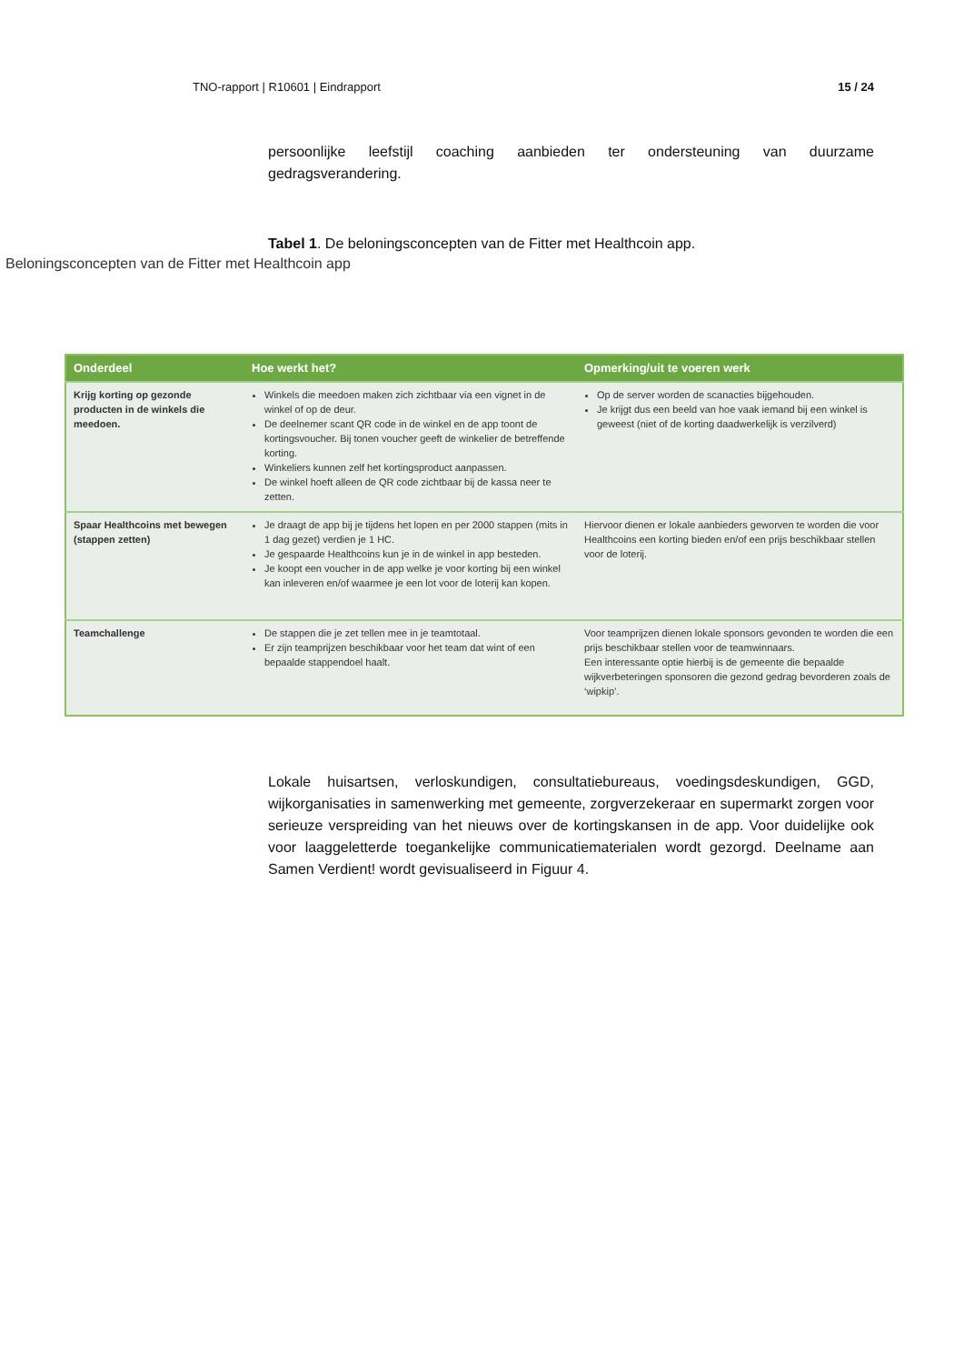TNO-rapport | R10601 | Eindrapport 15 / 24
persoonlijke leefstijl coaching aanbieden ter ondersteuning van duurzame gedragsverandering.
Tabel 1. De beloningsconcepten van de Fitter met Healthcoin app.
Beloningsconcepten van de Fitter met Healthcoin app
| Onderdeel | Hoe werkt het? | Opmerking/uit te voeren werk |
| --- | --- | --- |
| Krijg korting op gezonde producten in de winkels die meedoen. | Winkels die meedoen maken zich zichtbaar via een vignet in de winkel of op de deur. De deelnemer scant QR code in de winkel en de app toont de kortingsvoucher. Bij tonen voucher geeft de winkelier de betreffende korting. Winkeliers kunnen zelf het kortingsproduct aanpassen. De winkel hoeft alleen de QR code zichtbaar bij de kassa neer te zetten. | Op de server worden de scanacties bijgehouden. Je krijgt dus een beeld van hoe vaak iemand bij een winkel is geweest (niet of de korting daadwerkelijk is verzilverd) |
| Spaar Healthcoins met bewegen (stappen zetten) | Je draagt de app bij je tijdens het lopen en per 2000 stappen (mits in 1 dag gezet) verdien je 1 HC. Je gespaarde Healthcoins kun je in de winkel in app besteden. Je koopt een voucher in de app welke je voor korting bij een winkel kan inleveren en/of waarmee je een lot voor de loterij kan kopen. | Hiervoor dienen er lokale aanbieders geworven te worden die voor Healthcoins een korting bieden en/of een prijs beschikbaar stellen voor de loterij. |
| Teamchallenge | De stappen die je zet tellen mee in je teamtotaal. Er zijn teamprijzen beschikbaar voor het team dat wint of een bepaalde stappendoel haalt. | Voor teamprijzen dienen lokale sponsors gevonden te worden die een prijs beschikbaar stellen voor de teamwinnaars. Een interessante optie hierbij is de gemeente die bepaalde wijkverbeteringen sponsoren die gezond gedrag bevorderen zoals de ‘wipkip’. |
Lokale huisartsen, verloskundigen, consultatiebureaus, voedingsdeskundigen, GGD, wijkorganisaties in samenwerking met gemeente, zorgverzekeraar en supermarkt zorgen voor serieuze verspreiding van het nieuws over de kortingskansen in de app. Voor duidelijke ook voor laaggeletterde toegankelijke communicatiematerialen wordt gezorgd. Deelname aan Samen Verdient! wordt gevisualiseerd in Figuur 4.